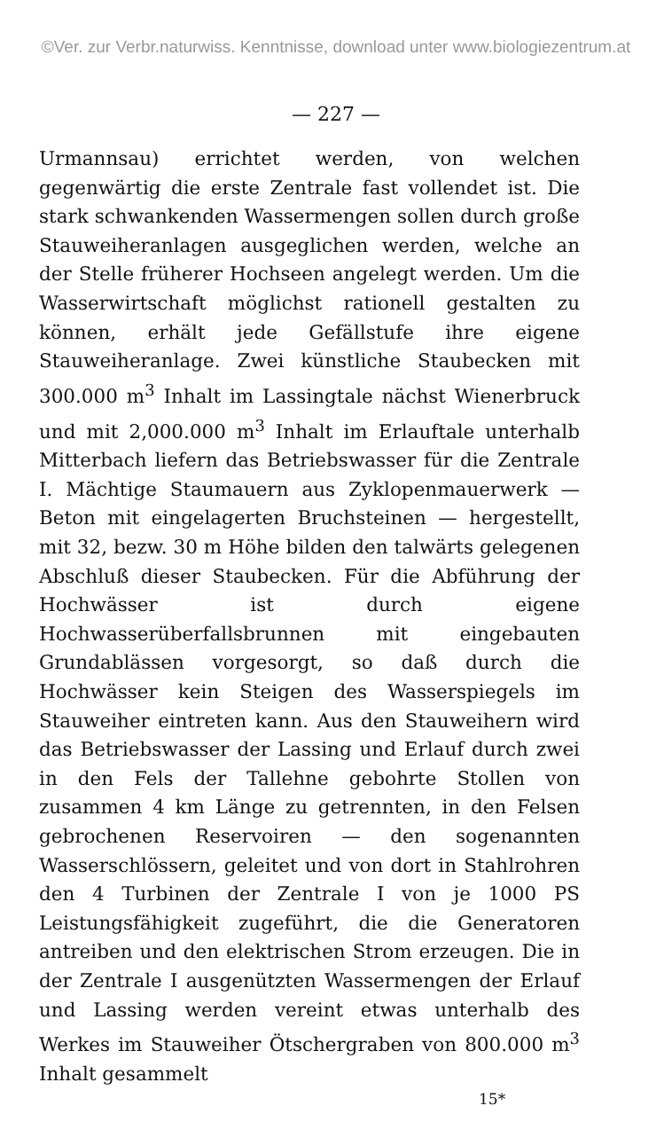©Ver. zur Verbr.naturwiss. Kenntnisse, download unter www.biologiezentrum.at
— 227 —
Urmannsau) errichtet werden, von welchen gegenwärtig die erste Zentrale fast vollendet ist. Die stark schwankenden Wassermengen sollen durch große Stauweiheranlagen ausgeglichen werden, welche an der Stelle früherer Hochseen angelegt werden. Um die Wasserwirtschaft möglichst rationell gestalten zu können, erhält jede Gefällstufe ihre eigene Stauweiheranlage. Zwei künstliche Staubecken mit 300.000 m<sup>3</sup> Inhalt im Lassingtale nächst Wienerbruck und mit 2,000.000 m<sup>3</sup> Inhalt im Erlauftale unterhalb Mitterbach liefern das Betriebswasser für die Zentrale I. Mächtige Staumauern aus Zyklopenmauerwerk — Beton mit eingelagerten Bruchsteinen — hergestellt, mit 32, bezw. 30 m Höhe bilden den talwärts gelegenen Abschluß dieser Staubecken. Für die Abführung der Hochwässer ist durch eigene Hochwasserüberfallsbrunnen mit eingebauten Grundablässen vorgesorgt, so daß durch die Hochwässer kein Steigen des Wasserspiegels im Stauweiher eintreten kann. Aus den Stauweihern wird das Betriebswasser der Lassing und Erlauf durch zwei in den Fels der Tallehne gebohrte Stollen von zusammen 4 km Länge zu getrennten, in den Felsen gebrochenen Reservoiren — den sogenannten Wasserschlössern, geleitet und von dort in Stahlrohren den 4 Turbinen der Zentrale I von je 1000 PS Leistungsfähigkeit zugeführt, die die Generatoren antreiben und den elektrischen Strom erzeugen. Die in der Zentrale I ausgenützten Wassermengen der Erlauf und Lassing werden vereint etwas unterhalb des Werkes im Stauweiher Ötschergraben von 800.000 m<sup>3</sup> Inhalt gesammelt
15*